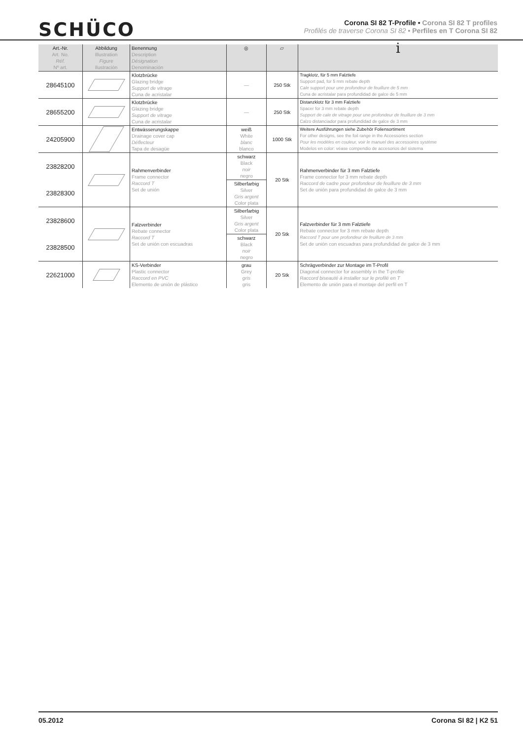SCHÜCO
Corona SI 82 T-Profile • Corona SI 82 T profiles
Profilés de traverse Corona SI 82 • Perfiles en T Corona SI 82
| Art.-Nr. Art. No. Réf. Nº art. | Abbildung Illustration Figure Ilustración | Benennung Description Désignation Denominación | ◎ | ▱ | i |
| --- | --- | --- | --- | --- | --- |
| 28645100 | | Klotzbrücke Glazing bridge Support de vitrage Cuna de acristalar | — | 250 Stk | Tragklotz, für 5 mm Falztiefe Support pad, for 5 mm rebate depth Cale support pour une profondeur de feuillure de 5 mm Cuna de acristalar para profundidad de galce de 5 mm |
| 28655200 | | Klotzbrücke Glazing bridge Support de vitrage Cuna de acristalar | — | 250 Stk | Distanzklotz für 3 mm Falztiefe Spacer for 3 mm rebate depth Support de cale de vitrage pour une profondeur de feuillure de 3 mm Calzo distanciador para profundidad de galce de 3 mm |
| 24205900 | | Entwässerungskappe Drainage cover cap Déflecteur Tapa de desagüe | weiß White blanc blanco | 1000 Stk | Weitere Ausführungen siehe Zubehör Foliensortiment For other designs, see the foil range in the Accessories section Pour les modèles en couleur, voir le manuel des accessoires système Modelos en color: véase compendio de accesorios del sistema |
| 23828200 | | Rahmenverbinder Frame connector Raccord T Set de unión | schwarz Black noir negro | 20 Stk | Rahmenverbinder für 3 mm Falztiefe Frame connector for 3 mm rebate depth Raccord de cadre pour profondeur de feuillure de 3 mm Set de unión para profundidad de galce de 3 mm |
| 23828300 | | | Silberfarbig Silver Gris argent Color plata | | |
| 23828600 | | Falzverbinder Rebate connector Raccord T Set de unión con escuadras | Silberfarbig Silver Gris argent Color plata | 20 Stk | Falzverbinder für 3 mm Falztiefe Rebate connector for 3 mm rebate depth Raccord T pour une profondeur de feuillure de 3 mm Set de unión con escuadras para profundidad de galce de 3 mm |
| 23828500 | | | schwarz Black noir negro | | |
| 22621000 | | KS-Verbinder Plastic connector Raccord en PVC Elemento de unión de plástico | grau Grey gris gris | 20 Stk | Schrägverbinder zur Montage im T-Profil Diagonal connector for assembly in the T-profile Raccord biseauté à installer sur le profilé en T Elemento de unión para el montaje del perfil en T |
05.2012 Corona SI 82 | K2 51